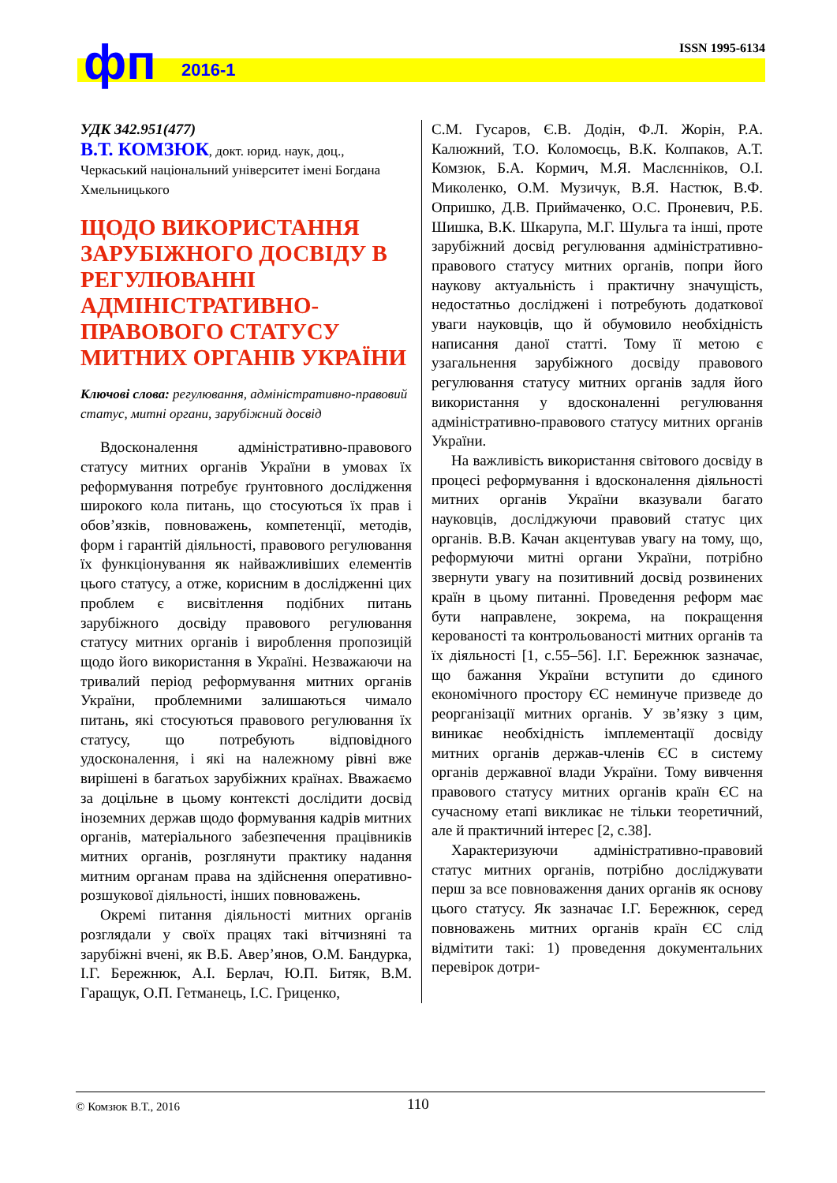фп 2016-1
ISSN 1995-6134
УДК 342.951(477)
В.Т. КОМЗЮК, докт. юрид. наук, доц., Черкаський національний університет імені Богдана Хмельницького
ЩОДО ВИКОРИСТАННЯ ЗАРУБІЖНОГО ДОСВІДУ В РЕГУЛЮВАННІ АДМІНІСТРАТИВНО-ПРАВОВОГО СТАТУСУ МИТНИХ ОРГАНІВ УКРАЇНИ
Ключові слова: регулювання, адміністративно-правовий статус, митні органи, зарубіжний досвід
Вдосконалення адміністративно-правового статусу митних органів України в умовах їх реформування потребує ґрунтовного дослідження широкого кола питань, що стосуються їх прав і обов’язків, повноважень, компетенції, методів, форм і гарантій діяльності, правового регулювання їх функціонування як найважливіших елементів цього статусу, а отже, корисним в дослідженні цих проблем є висвітлення подібних питань зарубіжного досвіду правового регулювання статусу митних органів і вироблення пропозицій щодо його використання в Україні. Незважаючи на тривалий період реформування митних органів України, проблемними залишаються чимало питань, які стосуються правового регулювання їх статусу, що потребують відповідного удосконалення, і які на належному рівні вже вирішені в багатьох зарубіжних країнах. Вважаємо за доцільне в цьому контексті дослідити досвід іноземних держав щодо формування кадрів митних органів, матеріального забезпечення працівників митних органів, розглянути практику надання митним органам права на здійснення оперативно-розшукової діяльності, інших повноважень.
Окремі питання діяльності митних органів розглядали у своїх працях такі вітчизняні та зарубіжні вчені, як В.Б. Авер’янов, О.М. Бандурка, І.Г. Бережнюк, А.І. Берлач, Ю.П. Битяк, В.М. Гаращук, О.П. Гетманець, І.С. Гриценко,
С.М. Гусаров, Є.В. Додін, Ф.Л. Жорін, Р.А. Калюжний, Т.О. Коломоєць, В.К. Колпаков, А.Т. Комзюк, Б.А. Кормич, М.Я. Маслєнніков, О.І. Миколенко, О.М. Музичук, В.Я. Настюк, В.Ф. Опришко, Д.В. Приймаченко, О.С. Проневич, Р.Б. Шишка, В.К. Шкарупа, М.Г. Шульга та інші, проте зарубіжний досвід регулювання адміністративно-правового статусу митних органів, попри його наукову актуальність і практичну значущість, недостатньо досліджені і потребують додаткової уваги науковців, що й обумовило необхідність написання даної статті. Тому її метою є узагальнення зарубіжного досвіду правового регулювання статусу митних органів задля його використання у вдосконаленні регулювання адміністративно-правового статусу митних органів України.
На важливість використання світового досвіду в процесі реформування і вдосконалення діяльності митних органів України вказували багато науковців, досліджуючи правовий статус цих органів. В.В. Качан акцентував увагу на тому, що, реформуючи митні органи України, потрібно звернути увагу на позитивний досвід розвинених країн в цьому питанні. Проведення реформ має бути направлене, зокрема, на покращення керованості та контрольованості митних органів та їх діяльності [1, с.55–56]. І.Г. Бережнюк зазначає, що бажання України вступити до єдиного економічного простору ЄС неминуче призведе до реорганізації митних органів. У зв’язку з цим, виникає необхідність імплементації досвіду митних органів держав-членів ЄС в систему органів державної влади України. Тому вивчення правового статусу митних органів країн ЄС на сучасному етапі викликає не тільки теоретичний, але й практичний інтерес [2, с.38].
Характеризуючи адміністративно-правовий статус митних органів, потрібно досліджувати перш за все повноваження даних органів як основу цього статусу. Як зазначає І.Г. Бережнюк, серед повноважень митних органів країн ЄС слід відмітити такі: 1) проведення документальних перевірок дотри-
© Комзюк В.Т., 2016 110